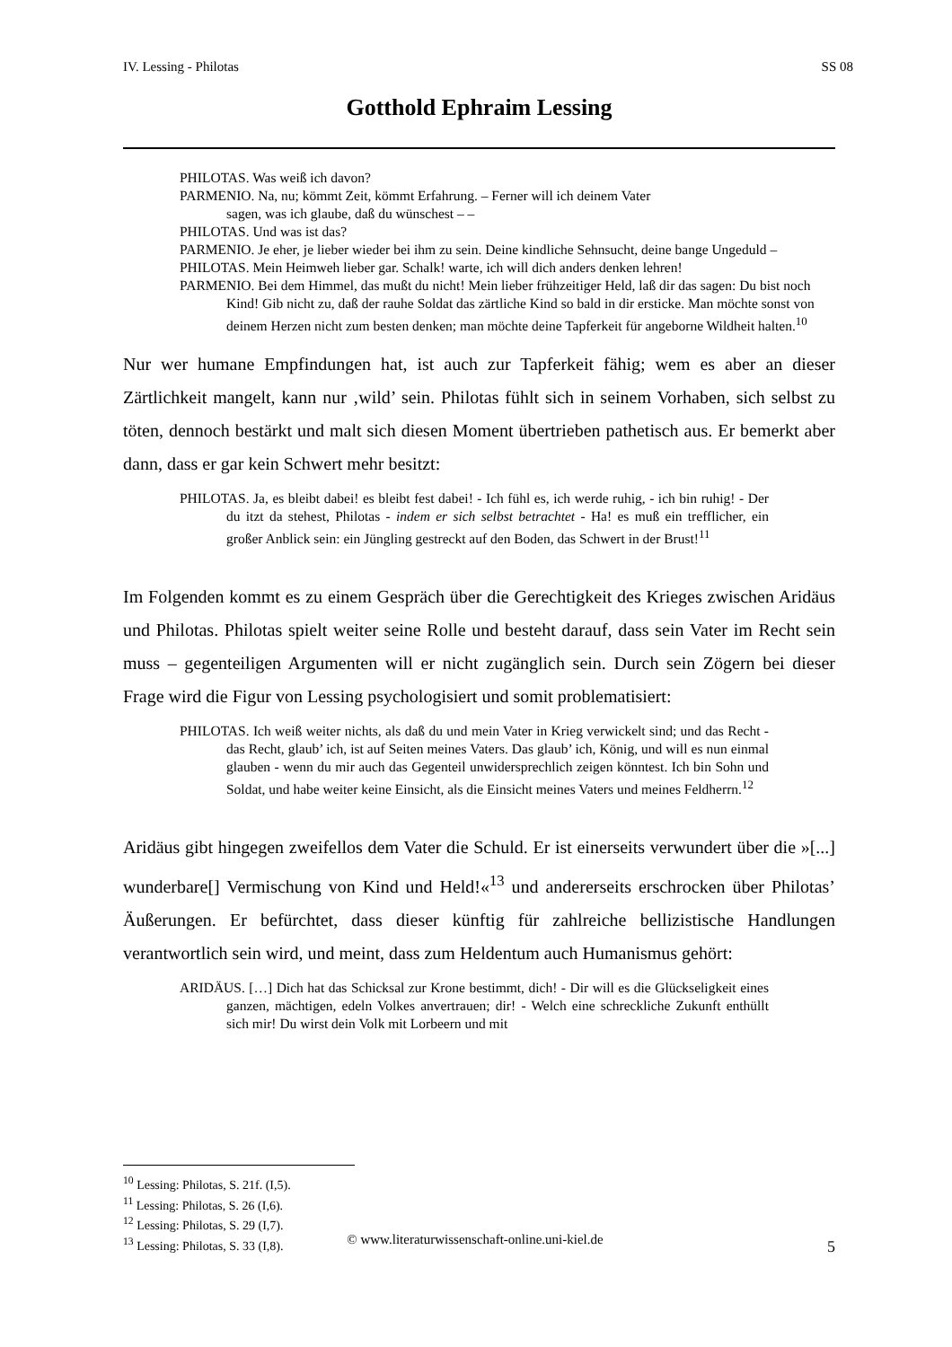IV. Lessing - Philotas SS 08
Gotthold Ephraim Lessing
PHILOTAS. Was weiß ich davon?
PARMENIO. Na, nu; kömmt Zeit, kömmt Erfahrung. – Ferner will ich deinem Vater
sagen, was ich glaube, daß du wünschest – –
PHILOTAS. Und was ist das?
PARMENIO. Je eher, je lieber wieder bei ihm zu sein. Deine kindliche Sehnsucht, deine bange Ungeduld –
PHILOTAS. Mein Heimweh lieber gar. Schalk! warte, ich will dich anders denken lehren!
PARMENIO. Bei dem Himmel, das mußt du nicht! Mein lieber frühzeitiger Held, laß dir das sagen: Du bist noch Kind! Gib nicht zu, daß der rauhe Soldat das zärtliche Kind so bald in dir ersticke. Man möchte sonst von deinem Herzen nicht zum besten denken; man möchte deine Tapferkeit für angeborne Wildheit halten.<sup>10</sup>
Nur wer humane Empfindungen hat, ist auch zur Tapferkeit fähig; wem es aber an dieser Zärtlichkeit mangelt, kann nur ‚wild’ sein. Philotas fühlt sich in seinem Vorhaben, sich selbst zu töten, dennoch bestärkt und malt sich diesen Moment übertrieben pathetisch aus. Er bemerkt aber dann, dass er gar kein Schwert mehr besitzt:
PHILOTAS. Ja, es bleibt dabei! es bleibt fest dabei! - Ich fühl es, ich werde ruhig, - ich bin ruhig! - Der du itzt da stehest, Philotas - indem er sich selbst betrachtet - Ha! es muß ein trefflicher, ein großer Anblick sein: ein Jüngling gestreckt auf den Boden, das Schwert in der Brust!<sup>11</sup>
Im Folgenden kommt es zu einem Gespräch über die Gerechtigkeit des Krieges zwischen Aridäus und Philotas. Philotas spielt weiter seine Rolle und besteht darauf, dass sein Vater im Recht sein muss – gegenteiligen Argumenten will er nicht zugänglich sein. Durch sein Zögern bei dieser Frage wird die Figur von Lessing psychologisiert und somit problematisiert:
PHILOTAS. Ich weiß weiter nichts, als daß du und mein Vater in Krieg verwickelt sind; und das Recht - das Recht, glaub’ ich, ist auf Seiten meines Vaters. Das glaub’ ich, König, und will es nun einmal glauben - wenn du mir auch das Gegenteil unwidersprechlich zeigen könntest. Ich bin Sohn und Soldat, und habe weiter keine Einsicht, als die Einsicht meines Vaters und meines Feldherrn.<sup>12</sup>
Aridäus gibt hingegen zweifellos dem Vater die Schuld. Er ist einerseits verwundert über die »[...] wunderbare[] Vermischung von Kind und Held!«<sup>13</sup> und andererseits erschrocken über Philotas’ Äußerungen. Er befürchtet, dass dieser künftig für zahlreiche bellizistische Handlungen verantwortlich sein wird, und meint, dass zum Heldentum auch Humanismus gehört:
ARIDÄUS. […] Dich hat das Schicksal zur Krone bestimmt, dich! - Dir will es die Glückseligkeit eines ganzen, mächtigen, edeln Volkes anvertrauen; dir! - Welch eine schreckliche Zukunft enthüllt sich mir! Du wirst dein Volk mit Lorbeern und mit
<sup>10</sup> Lessing: Philotas, S. 21f. (I,5).
<sup>11</sup> Lessing: Philotas, S. 26 (I,6).
<sup>12</sup> Lessing: Philotas, S. 29 (I,7).
<sup>13</sup> Lessing: Philotas, S. 33 (I,8).
© www.literaturwissenschaft-online.uni-kiel.de 5